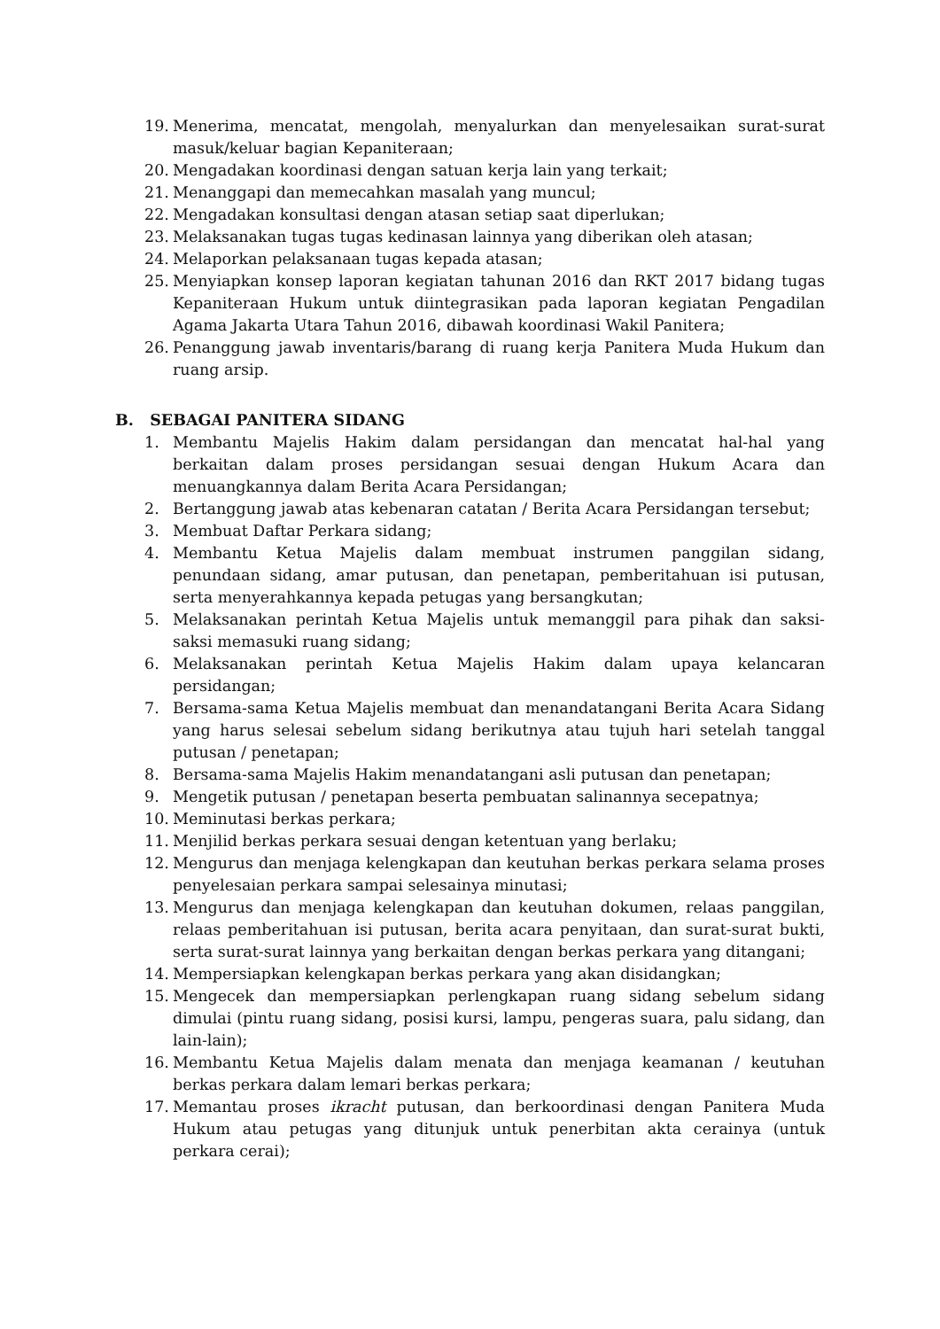19. Menerima, mencatat, mengolah, menyalurkan dan menyelesaikan surat-surat masuk/keluar bagian Kepaniteraan;
20. Mengadakan koordinasi dengan satuan kerja lain yang terkait;
21. Menanggapi dan memecahkan masalah yang muncul;
22. Mengadakan konsultasi dengan atasan setiap saat diperlukan;
23. Melaksanakan tugas tugas kedinasan lainnya yang diberikan oleh atasan;
24. Melaporkan pelaksanaan tugas kepada atasan;
25. Menyiapkan konsep laporan kegiatan tahunan 2016 dan RKT 2017 bidang tugas Kepaniteraan Hukum untuk diintegrasikan pada laporan kegiatan Pengadilan Agama Jakarta Utara Tahun 2016, dibawah koordinasi Wakil Panitera;
26. Penanggung jawab inventaris/barang di ruang kerja Panitera Muda Hukum dan ruang arsip.
B. SEBAGAI PANITERA SIDANG
1. Membantu Majelis Hakim dalam persidangan dan mencatat hal-hal yang berkaitan dalam proses persidangan sesuai dengan Hukum Acara dan menuangkannya dalam Berita Acara Persidangan;
2. Bertanggung jawab atas kebenaran catatan / Berita Acara Persidangan tersebut;
3. Membuat Daftar Perkara sidang;
4. Membantu Ketua Majelis dalam membuat instrumen panggilan sidang, penundaan sidang, amar putusan, dan penetapan, pemberitahuan isi putusan, serta menyerahkannya kepada petugas yang bersangkutan;
5. Melaksanakan perintah Ketua Majelis untuk memanggil para pihak dan saksi-saksi memasuki ruang sidang;
6. Melaksanakan perintah Ketua Majelis Hakim dalam upaya kelancaran persidangan;
7. Bersama-sama Ketua Majelis membuat dan menandatangani Berita Acara Sidang yang harus selesai sebelum sidang berikutnya atau tujuh hari setelah tanggal putusan / penetapan;
8. Bersama-sama Majelis Hakim menandatangani asli putusan dan penetapan;
9. Mengetik putusan / penetapan beserta pembuatan salinannya secepatnya;
10. Meminutasi berkas perkara;
11. Menjilid berkas perkara sesuai dengan ketentuan yang berlaku;
12. Mengurus dan menjaga kelengkapan dan keutuhan berkas perkara selama proses penyelesaian perkara sampai selesainya minutasi;
13. Mengurus dan menjaga kelengkapan dan keutuhan dokumen, relaas panggilan, relaas pemberitahuan isi putusan, berita acara penyitaan, dan surat-surat bukti, serta surat-surat lainnya yang berkaitan dengan berkas perkara yang ditangani;
14. Mempersiapkan kelengkapan berkas perkara yang akan disidangkan;
15. Mengecek dan mempersiapkan perlengkapan ruang sidang sebelum sidang dimulai (pintu ruang sidang, posisi kursi, lampu, pengeras suara, palu sidang, dan lain-lain);
16. Membantu Ketua Majelis dalam menata dan menjaga keamanan / keutuhan berkas perkara dalam lemari berkas perkara;
17. Memantau proses ikracht putusan, dan berkoordinasi dengan Panitera Muda Hukum atau petugas yang ditunjuk untuk penerbitan akta cerainya (untuk perkara cerai);